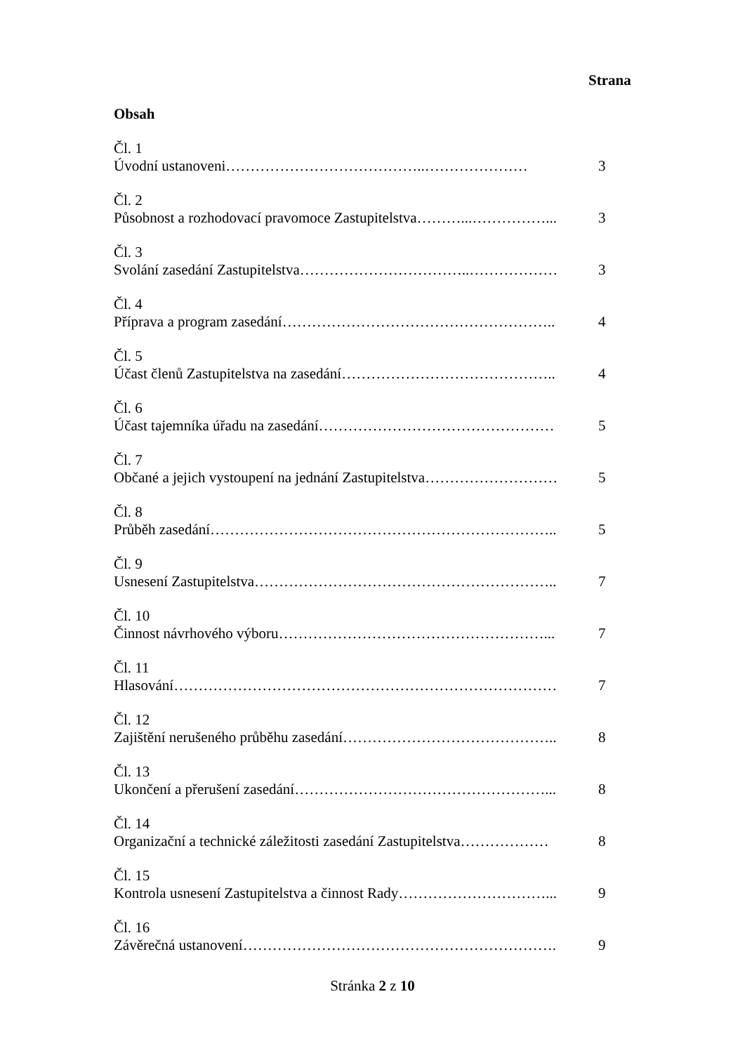Strana
Obsah
Čl. 1
Úvodní ustanoveni…………………………………..………………… 3
Čl. 2
Působnost a rozhodovací pravomoce Zastupitelstva………...……………... 3
Čl. 3
Svolání zasedání Zastupitelstva……………………………..……………… 3
Čl. 4
Příprava a program zasedání……………………………………………….. 4
Čl. 5
Účast členů Zastupitelstva na zasedání…………………………………….. 4
Čl. 6
Účast tajemníka úřadu na zasedání………………………………………… 5
Čl. 7
Občané a jejich vystoupení na jednání Zastupitelstva……………………… 5
Čl. 8
Průběh zasedání…………………………………………………………….. 5
Čl. 9
Usnesení Zastupitelstva…………………………………………………….. 7
Čl. 10
Činnost návrhového výboru………………………………………………... 7
Čl. 11
Hlasování…………………………………………………………………… 7
Čl. 12
Zajištění nerušeného průběhu zasedání…………………………………….. 8
Čl. 13
Ukončení a přerušení zasedání……………………………………………... 8
Čl. 14
Organizační a technické záležitosti zasedání Zastupitelstva……………… 8
Čl. 15
Kontrola usnesení Zastupitelstva a činnost Rady…………………………... 9
Čl. 16
Závěrečná ustanovení………………………………………………………. 9
Stránka 2 z 10